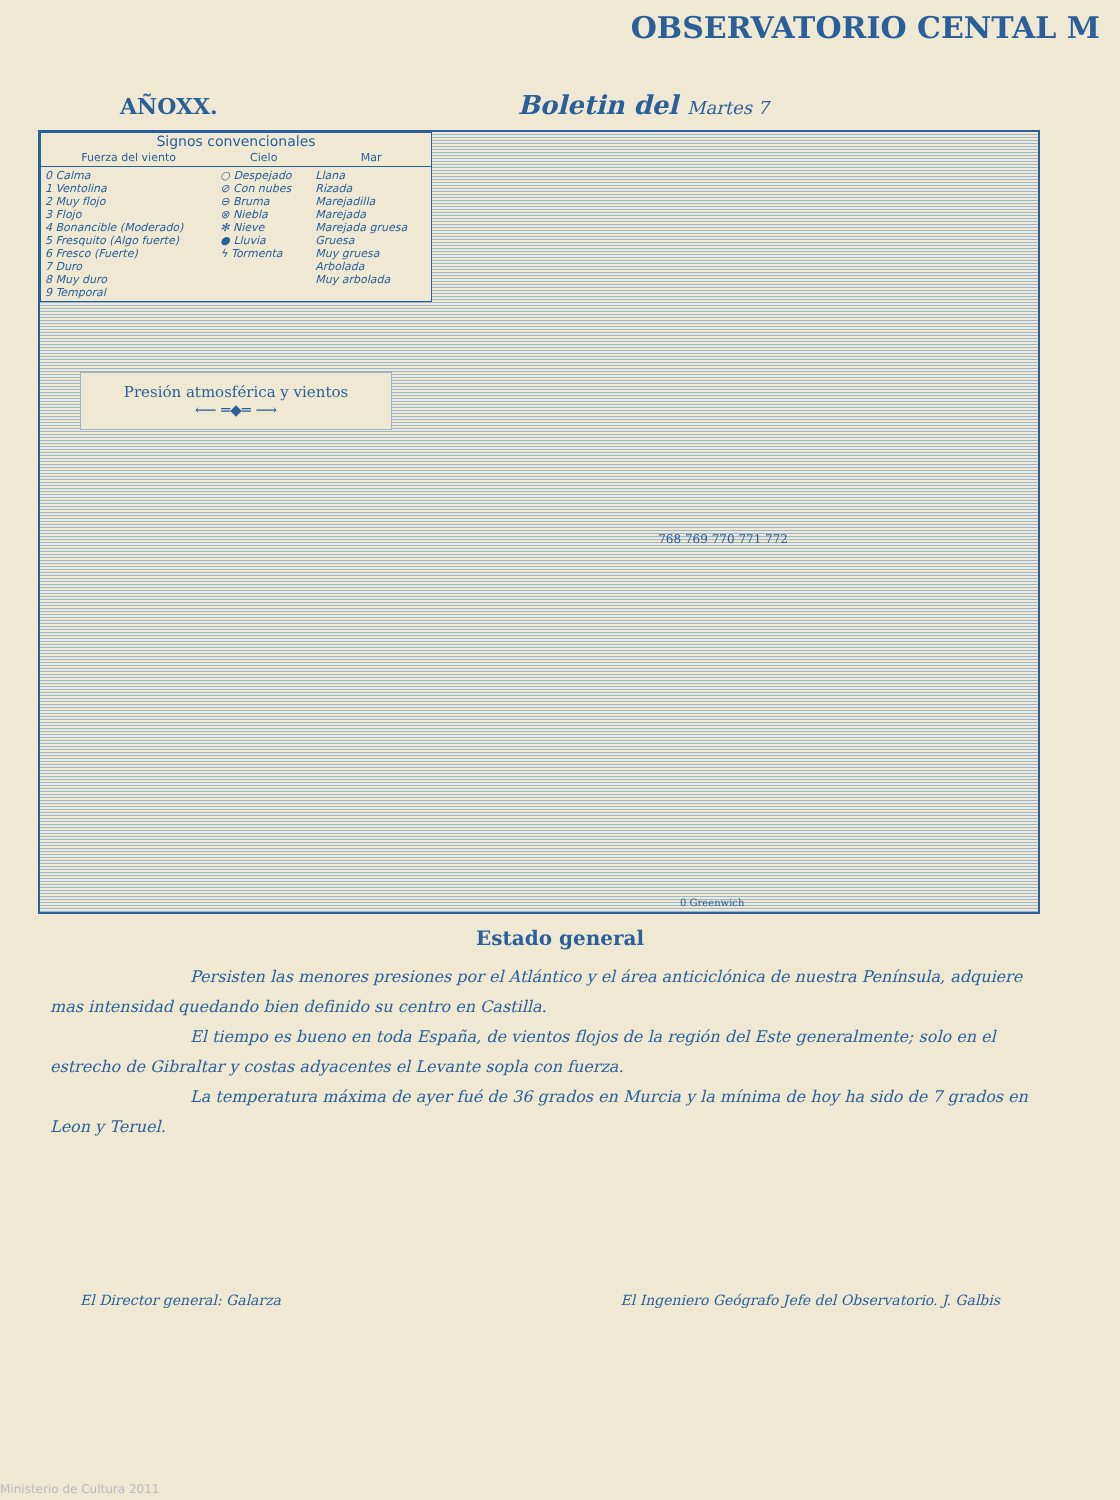OBSERVATORIO CENTAL M
AÑOXX. Boletin del Martes 7
Signos convencionales
| Fuerza del viento | Cielo | Mar |
| --- | --- | --- |
| 0 Calma 1 Ventolina 2 Muy flojo 3 Flojo 4 Bonancible (Moderado) 5 Fresquito (Algo fuerte) 6 Fresco (Fuerte) 7 Duro 8 Muy duro 9 Temporal | ○ Despejado ⊘ Con nubes ⊖ Bruma ⊗ Niebla ✻ Nieve ● Lluvia ϟ Tormenta | Llana Rizada Marejadilla Marejada Marejada gruesa Gruesa Muy gruesa Arbolada Muy arbolada |
Presión atmosférica y vientos
⟵ ═◆═ ⟶
768 769 770 771 772
0 Greenwich
Estado general
Persisten las menores presiones por el Atlántico y el área anticiclónica de nuestra Península, adquiere mas intensidad quedando bien definido su centro en Castilla.
El tiempo es bueno en toda España, de vientos flojos de la región del Este generalmente; solo en el estrecho de Gibraltar y costas adyacentes el Levante sopla con fuerza.
La temperatura máxima de ayer fué de 36 grados en Murcia y la mínima de hoy ha sido de 7 grados en Leon y Teruel.
El Director general: Galarza El Ingeniero Geógrafo Jefe del Observatorio. J. Galbis
Ministerio de Cultura 2011